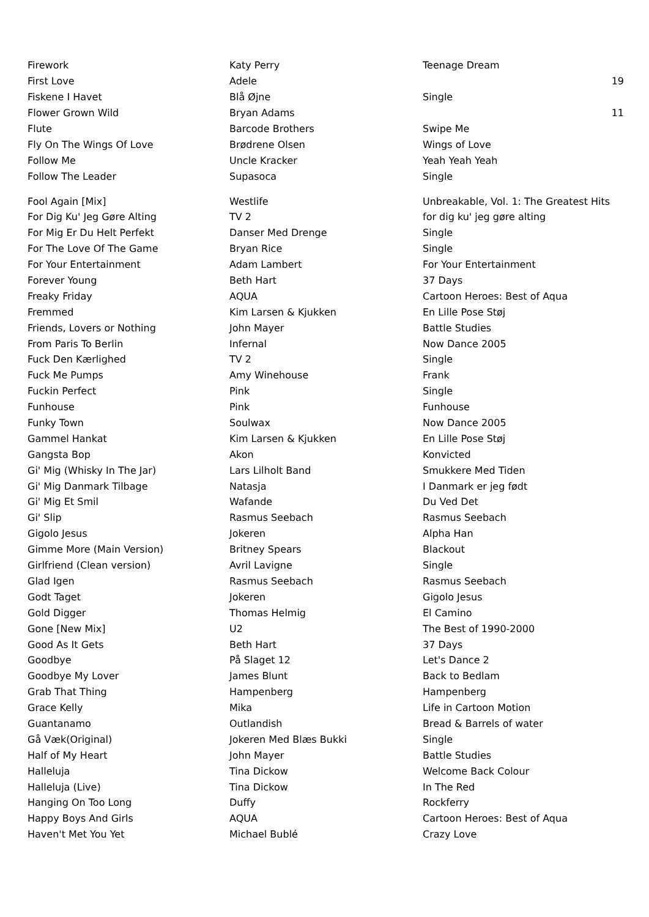| Firework | Katy Perry | Teenage Dream | |
| First Love | Adele | | 19 |
| Fiskene I Havet | Blå Øjne | Single | |
| Flower Grown Wild | Bryan Adams | | 11 |
| Flute | Barcode Brothers | Swipe Me | |
| Fly On The Wings Of Love | Brødrene Olsen | Wings of Love | |
| Follow Me | Uncle Kracker | Yeah Yeah Yeah | |
| Follow The Leader | Supasoca | Single | |
| Fool Again [Mix] | Westlife | Unbreakable, Vol. 1: The Greatest Hits | |
| For Dig Ku' Jeg Gøre Alting | TV 2 | for dig ku' jeg gøre alting | |
| For Mig Er Du Helt Perfekt | Danser Med Drenge | Single | |
| For The Love Of The Game | Bryan Rice | Single | |
| For Your Entertainment | Adam Lambert | For Your Entertainment | |
| Forever Young | Beth Hart | 37 Days | |
| Freaky Friday | AQUA | Cartoon Heroes: Best of Aqua | |
| Fremmed | Kim Larsen & Kjukken | En Lille Pose Støj | |
| Friends, Lovers or Nothing | John Mayer | Battle Studies | |
| From Paris To Berlin | Infernal | Now Dance 2005 | |
| Fuck Den Kærlighed | TV 2 | Single | |
| Fuck Me Pumps | Amy Winehouse | Frank | |
| Fuckin Perfect | Pink | Single | |
| Funhouse | Pink | Funhouse | |
| Funky Town | Soulwax | Now Dance 2005 | |
| Gammel Hankat | Kim Larsen & Kjukken | En Lille Pose Støj | |
| Gangsta Bop | Akon | Konvicted | |
| Gi' Mig (Whisky In The Jar) | Lars Lilholt Band | Smukkere Med Tiden | |
| Gi' Mig Danmark Tilbage | Natasja | I Danmark er jeg født | |
| Gi' Mig Et Smil | Wafande | Du Ved Det | |
| Gi' Slip | Rasmus Seebach | Rasmus Seebach | |
| Gigolo Jesus | Jokeren | Alpha Han | |
| Gimme More (Main Version) | Britney Spears | Blackout | |
| Girlfriend (Clean version) | Avril Lavigne | Single | |
| Glad Igen | Rasmus Seebach | Rasmus Seebach | |
| Godt Taget | Jokeren | Gigolo Jesus | |
| Gold Digger | Thomas Helmig | El Camino | |
| Gone [New Mix] | U2 | The Best of 1990-2000 | |
| Good As It Gets | Beth Hart | 37 Days | |
| Goodbye | På Slaget 12 | Let's Dance 2 | |
| Goodbye My Lover | James Blunt | Back to Bedlam | |
| Grab That Thing | Hampenberg | Hampenberg | |
| Grace Kelly | Mika | Life in Cartoon Motion | |
| Guantanamo | Outlandish | Bread & Barrels of water | |
| Gå Væk(Original) | Jokeren Med Blæs Bukki | Single | |
| Half of My Heart | John Mayer | Battle Studies | |
| Halleluja | Tina Dickow | Welcome Back Colour | |
| Halleluja (Live) | Tina Dickow | In The Red | |
| Hanging On Too Long | Duffy | Rockferry | |
| Happy Boys And Girls | AQUA | Cartoon Heroes: Best of Aqua | |
| Haven't Met You Yet | Michael Bublé | Crazy Love | |